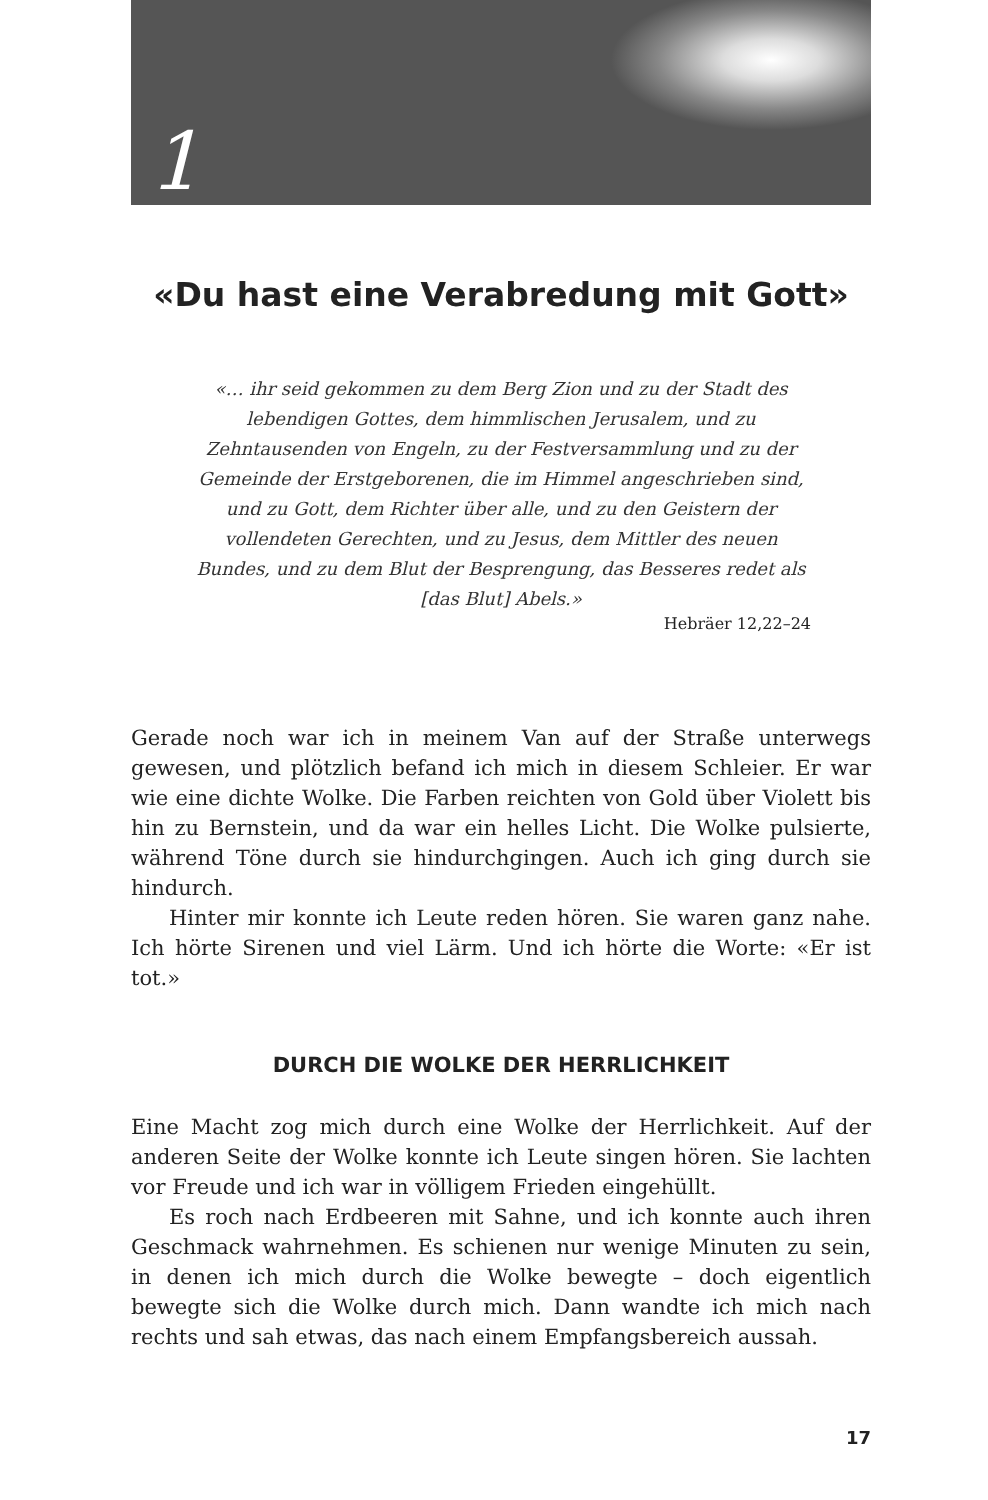1
«Du hast eine Verabredung mit Gott»
«… ihr seid gekommen zu dem Berg Zion und zu der Stadt des lebendigen Gottes, dem himmlischen Jerusalem, und zu Zehntausenden von Engeln, zu der Festversammlung und zu der Gemeinde der Erstgeborenen, die im Himmel angeschrieben sind, und zu Gott, dem Richter über alle, und zu den Geistern der vollendeten Gerechten, und zu Jesus, dem Mittler des neuen Bundes, und zu dem Blut der Besprengung, das Besseres redet als [das Blut] Abels.»
Hebräer 12,22–24
Gerade noch war ich in meinem Van auf der Straße unterwegs gewesen, und plötzlich befand ich mich in diesem Schleier. Er war wie eine dichte Wolke. Die Farben reichten von Gold über Violett bis hin zu Bernstein, und da war ein helles Licht. Die Wolke pulsierte, während Töne durch sie hindurchgingen. Auch ich ging durch sie hindurch.
Hinter mir konnte ich Leute reden hören. Sie waren ganz nahe. Ich hörte Sirenen und viel Lärm. Und ich hörte die Worte: «Er ist tot.»
DURCH DIE WOLKE DER HERRLICHKEIT
Eine Macht zog mich durch eine Wolke der Herrlichkeit. Auf der anderen Seite der Wolke konnte ich Leute singen hören. Sie lachten vor Freude und ich war in völligem Frieden eingehüllt.
Es roch nach Erdbeeren mit Sahne, und ich konnte auch ihren Geschmack wahrnehmen. Es schienen nur wenige Minuten zu sein, in denen ich mich durch die Wolke bewegte – doch eigentlich bewegte sich die Wolke durch mich. Dann wandte ich mich nach rechts und sah etwas, das nach einem Empfangsbereich aussah.
17